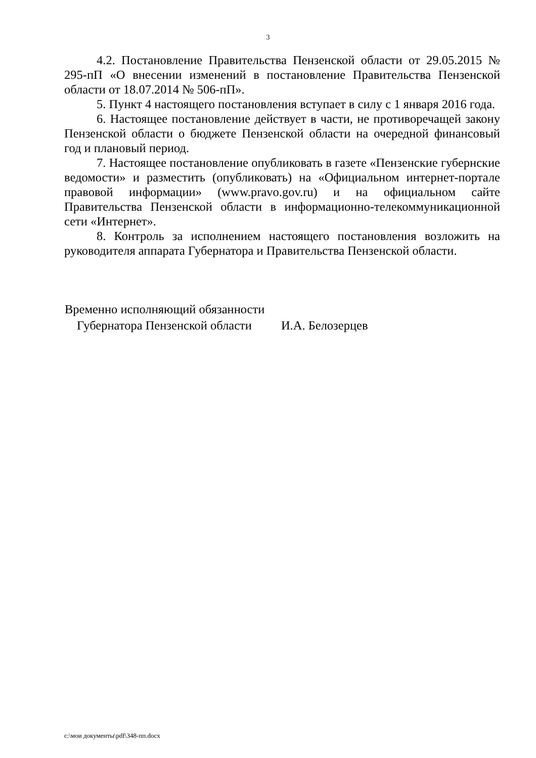3
4.2. Постановление Правительства Пензенской области от 29.05.2015 № 295-пП «О внесении изменений в постановление Правительства Пензенской области от 18.07.2014 № 506-пП».
5. Пункт 4 настоящего постановления вступает в силу с 1 января 2016 года.
6. Настоящее постановление действует в части, не противоречащей закону Пензенской области о бюджете Пензенской области на очередной финансовый год и плановый период.
7. Настоящее постановление опубликовать в газете «Пензенские губернские ведомости» и разместить (опубликовать) на «Официальном интернет-портале правовой информации» (www.pravo.gov.ru) и на официальном сайте Правительства Пензенской области в информационно-телекоммуникационной сети «Интернет».
8. Контроль за исполнением настоящего постановления возложить на руководителя аппарата Губернатора и Правительства Пензенской области.
Временно исполняющий обязанности
Губернатора Пензенской области И.А. Белозерцев
c:\мои документы\pdf\348-пп.docx